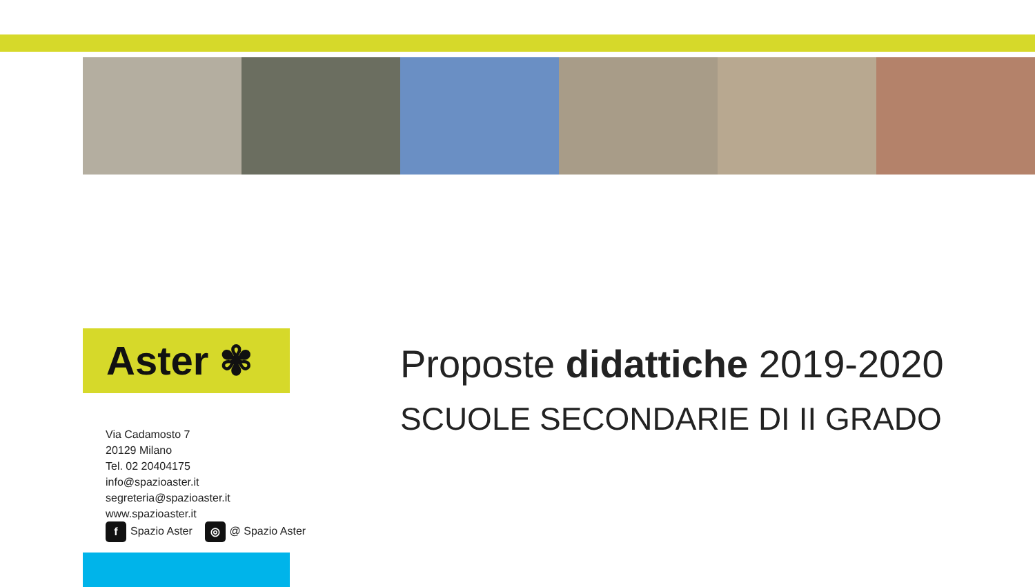Aster ✾
Via Cadamosto 7
20129 Milano
Tel. 02 20404175
info@spazioaster.it
segreteria@spazioaster.it
www.spazioaster.it
f Spazio Aster ◎ @ Spazio Aster
Proposte didattiche 2019-2020
SCUOLE SECONDARIE DI II GRADO